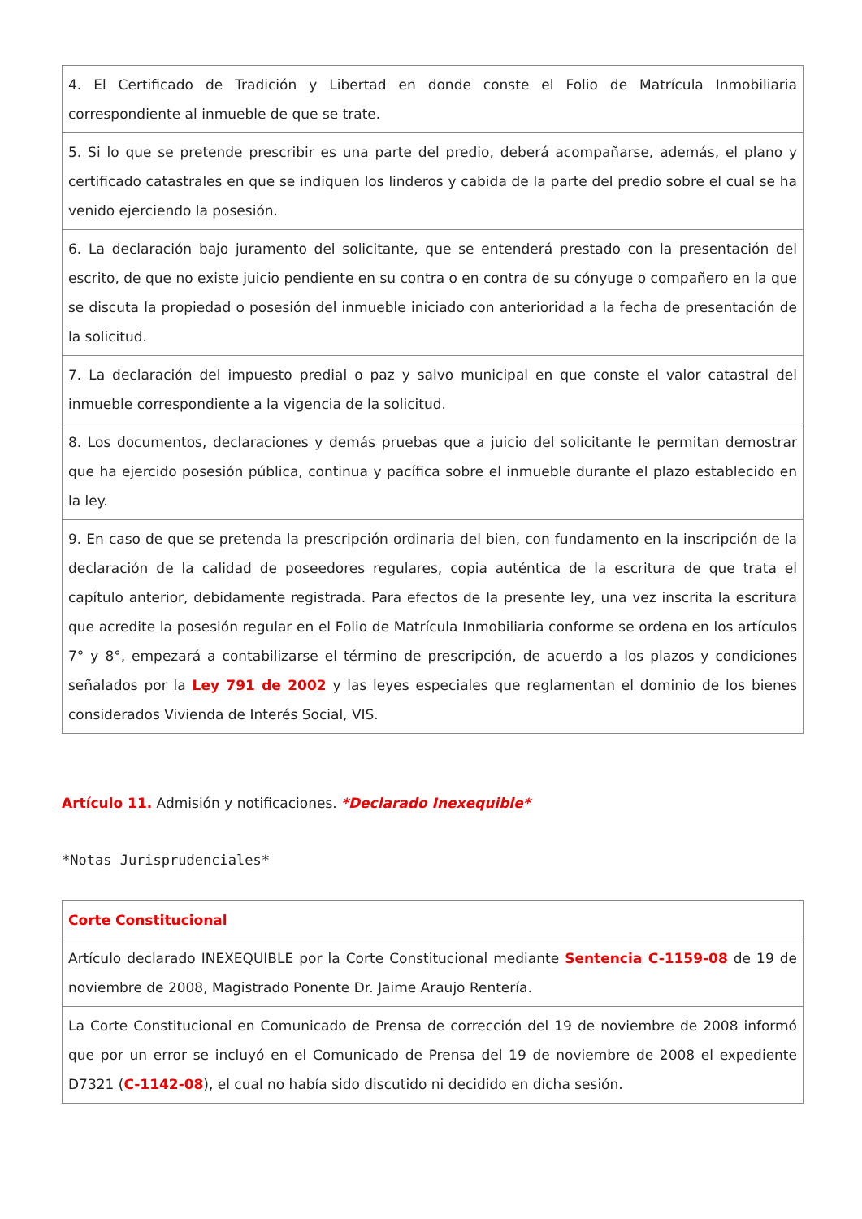| 4. El Certificado de Tradición y Libertad en donde conste el Folio de Matrícula Inmobiliaria correspondiente al inmueble de que se trate. |
| 5. Si lo que se pretende prescribir es una parte del predio, deberá acompañarse, además, el plano y certificado catastrales en que se indiquen los linderos y cabida de la parte del predio sobre el cual se ha venido ejerciendo la posesión. |
| 6. La declaración bajo juramento del solicitante, que se entenderá prestado con la presentación del escrito, de que no existe juicio pendiente en su contra o en contra de su cónyuge o compañero en la que se discuta la propiedad o posesión del inmueble iniciado con anterioridad a la fecha de presentación de la solicitud. |
| 7. La declaración del impuesto predial o paz y salvo municipal en que conste el valor catastral del inmueble correspondiente a la vigencia de la solicitud. |
| 8. Los documentos, declaraciones y demás pruebas que a juicio del solicitante le permitan demostrar que ha ejercido posesión pública, continua y pacífica sobre el inmueble durante el plazo establecido en la ley. |
| 9. En caso de que se pretenda la prescripción ordinaria del bien, con fundamento en la inscripción de la declaración de la calidad de poseedores regulares, copia auténtica de la escritura de que trata el capítulo anterior, debidamente registrada. Para efectos de la presente ley, una vez inscrita la escritura que acredite la posesión regular en el Folio de Matrícula Inmobiliaria conforme se ordena en los artículos 7° y 8°, empezará a contabilizarse el término de prescripción, de acuerdo a los plazos y condiciones señalados por la Ley 791 de 2002 y las leyes especiales que reglamentan el dominio de los bienes considerados Vivienda de Interés Social, VIS. |
Artículo 11. Admisión y notificaciones. *Declarado Inexequible*
*Notas Jurisprudenciales*
| Corte Constitucional |
| Artículo declarado INEXEQUIBLE por la Corte Constitucional mediante Sentencia C-1159-08 de 19 de noviembre de 2008, Magistrado Ponente Dr. Jaime Araujo Rentería. |
| La Corte Constitucional en Comunicado de Prensa de corrección del 19 de noviembre de 2008 informó que por un error se incluyó en el Comunicado de Prensa del 19 de noviembre de 2008 el expediente D7321 ( C-1142-08 ), el cual no había sido discutido ni decidido en dicha sesión. |